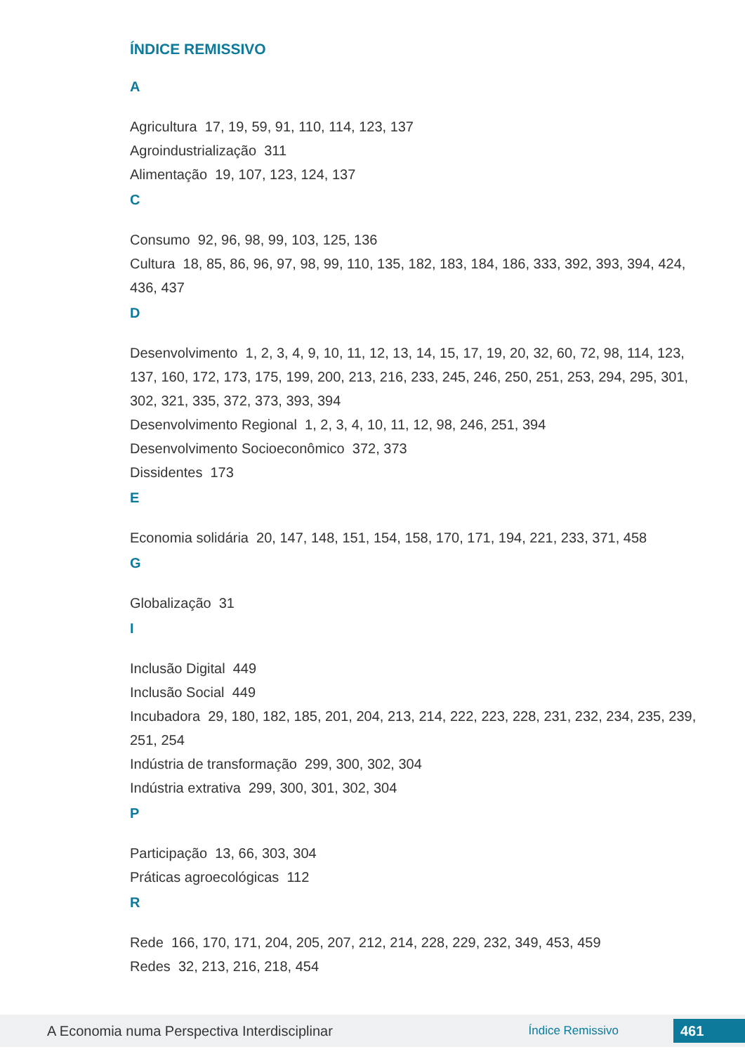ÍNDICE REMISSIVO
A
Agricultura 17, 19, 59, 91, 110, 114, 123, 137
Agroindustrialização 311
Alimentação 19, 107, 123, 124, 137
C
Consumo 92, 96, 98, 99, 103, 125, 136
Cultura 18, 85, 86, 96, 97, 98, 99, 110, 135, 182, 183, 184, 186, 333, 392, 393, 394, 424, 436, 437
D
Desenvolvimento 1, 2, 3, 4, 9, 10, 11, 12, 13, 14, 15, 17, 19, 20, 32, 60, 72, 98, 114, 123, 137, 160, 172, 173, 175, 199, 200, 213, 216, 233, 245, 246, 250, 251, 253, 294, 295, 301, 302, 321, 335, 372, 373, 393, 394
Desenvolvimento Regional 1, 2, 3, 4, 10, 11, 12, 98, 246, 251, 394
Desenvolvimento Socioeconômico 372, 373
Dissidentes 173
E
Economia solidária 20, 147, 148, 151, 154, 158, 170, 171, 194, 221, 233, 371, 458
G
Globalização 31
I
Inclusão Digital 449
Inclusão Social 449
Incubadora 29, 180, 182, 185, 201, 204, 213, 214, 222, 223, 228, 231, 232, 234, 235, 239, 251, 254
Indústria de transformação 299, 300, 302, 304
Indústria extrativa 299, 300, 301, 302, 304
P
Participação 13, 66, 303, 304
Práticas agroecológicas 112
R
Rede 166, 170, 171, 204, 205, 207, 212, 214, 228, 229, 232, 349, 453, 459
Redes 32, 213, 216, 218, 454
A Economia numa Perspectiva Interdisciplinar Índice Remissivo 461